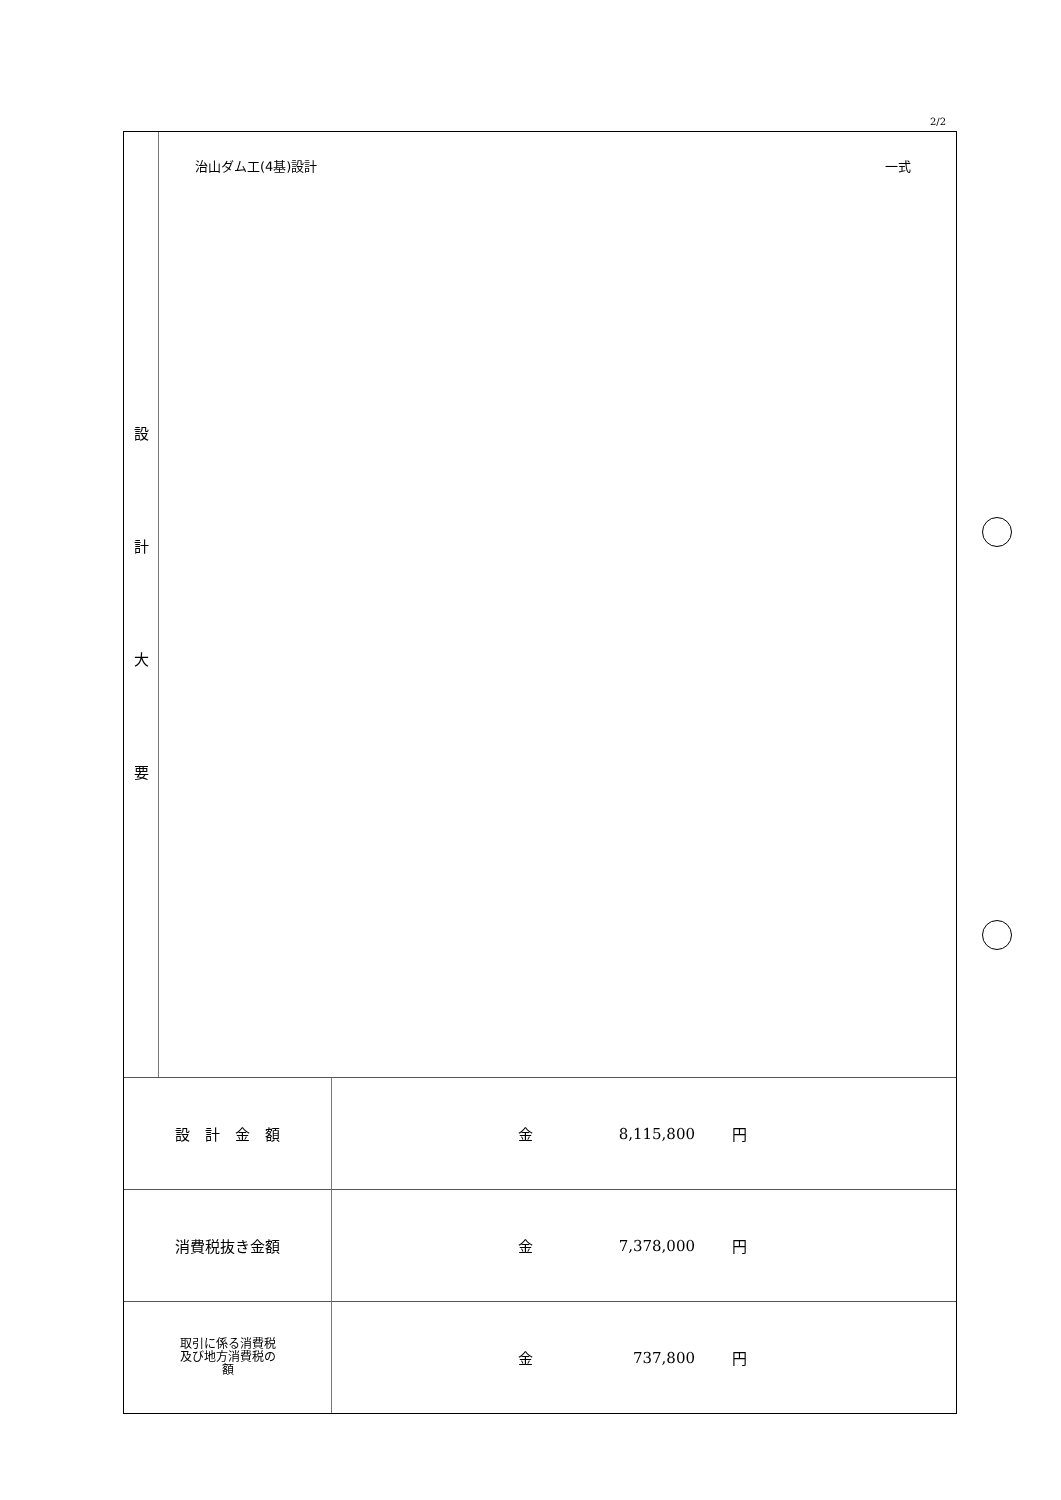2/2
設計大要
治山ダム工(4基)設計 一式
| 設 計 金 額 | 金 | 8,115,800 | 円 |
| 消費税抜き金額 | 金 | 7,378,000 | 円 |
| 取引に係る消費税 及び地方消費税の 額 | 金 | 737,800 | 円 |